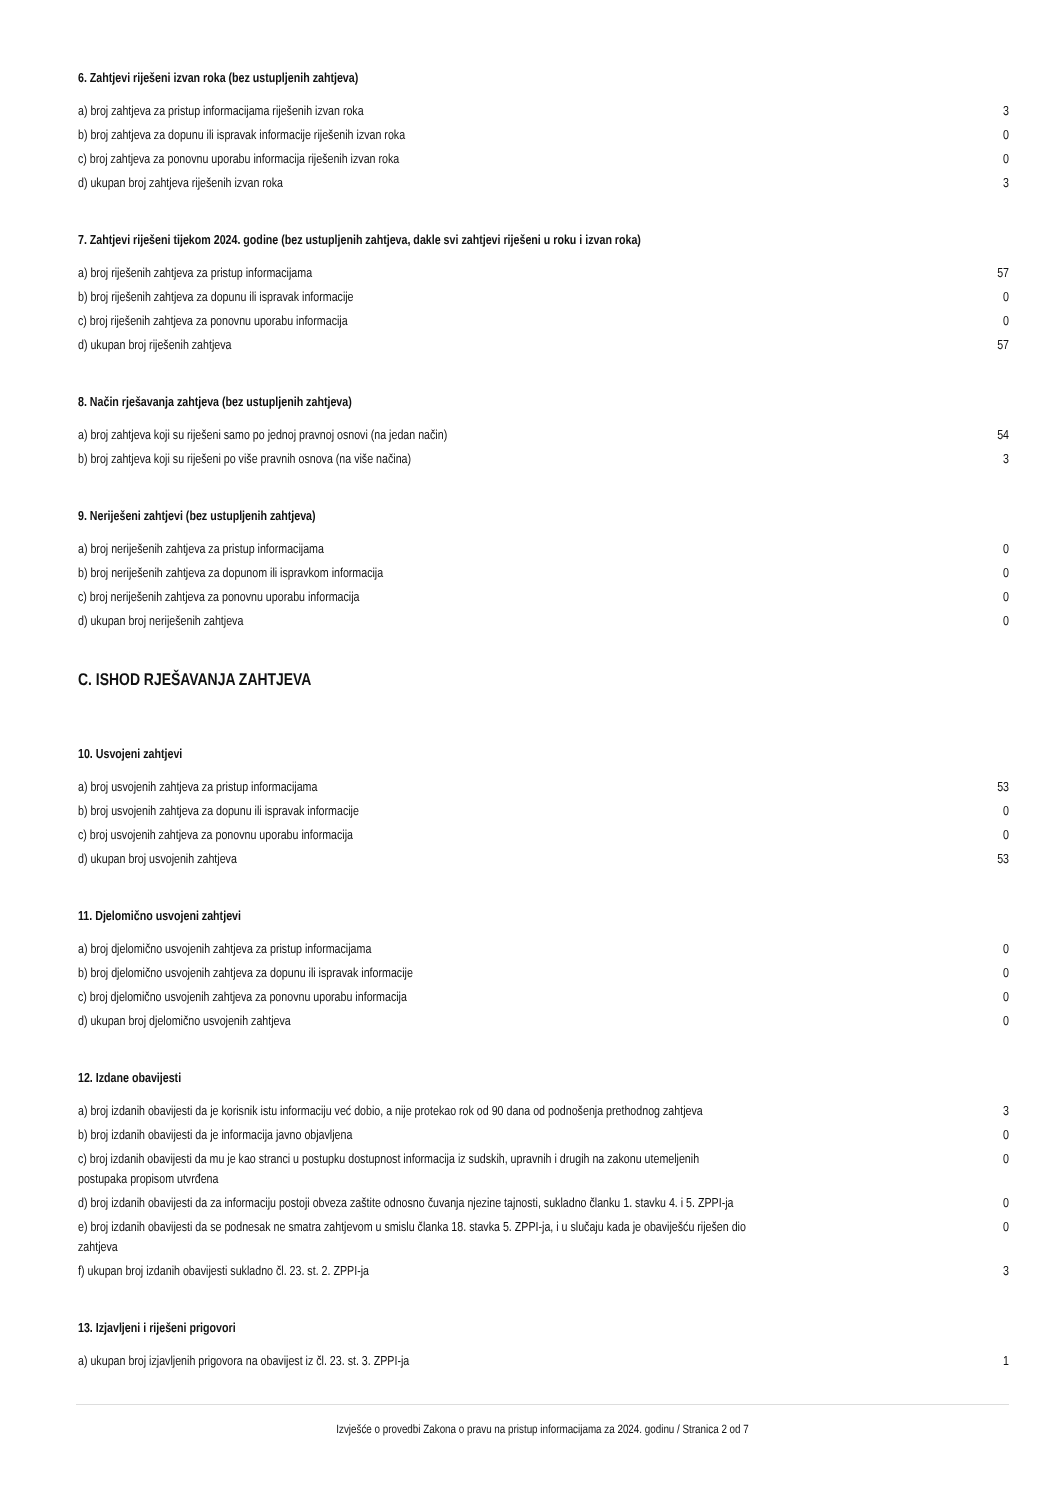6. Zahtjevi riješeni izvan roka (bez ustupljenih zahtjeva)
| a) broj zahtjeva za pristup informacijama riješenih izvan roka | 3 |
| b) broj zahtjeva za dopunu ili ispravak informacije riješenih izvan roka | 0 |
| c) broj zahtjeva za ponovnu uporabu informacija riješenih izvan roka | 0 |
| d) ukupan broj zahtjeva riješenih izvan roka | 3 |
7. Zahtjevi riješeni tijekom 2024. godine (bez ustupljenih zahtjeva, dakle svi zahtjevi riješeni u roku i izvan roka)
| a) broj riješenih zahtjeva za pristup informacijama | 57 |
| b) broj riješenih zahtjeva za dopunu ili ispravak informacije | 0 |
| c) broj riješenih zahtjeva za ponovnu uporabu informacija | 0 |
| d) ukupan broj riješenih zahtjeva | 57 |
8. Način rješavanja zahtjeva (bez ustupljenih zahtjeva)
| a) broj zahtjeva koji su riješeni samo po jednoj pravnoj osnovi (na jedan način) | 54 |
| b) broj zahtjeva koji su riješeni po više pravnih osnova (na više načina) | 3 |
9. Neriješeni zahtjevi (bez ustupljenih zahtjeva)
| a) broj neriješenih zahtjeva za pristup informacijama | 0 |
| b) broj neriješenih zahtjeva za dopunom ili ispravkom informacija | 0 |
| c) broj neriješenih zahtjeva za ponovnu uporabu informacija | 0 |
| d) ukupan broj neriješenih zahtjeva | 0 |
C. ISHOD RJEŠAVANJA ZAHTJEVA
10. Usvojeni zahtjevi
| a) broj usvojenih zahtjeva za pristup informacijama | 53 |
| b) broj usvojenih zahtjeva za dopunu ili ispravak informacije | 0 |
| c) broj usvojenih zahtjeva za ponovnu uporabu informacija | 0 |
| d) ukupan broj usvojenih zahtjeva | 53 |
11. Djelomično usvojeni zahtjevi
| a) broj djelomično usvojenih zahtjeva za pristup informacijama | 0 |
| b) broj djelomično usvojenih zahtjeva za dopunu ili ispravak informacije | 0 |
| c) broj djelomično usvojenih zahtjeva za ponovnu uporabu informacija | 0 |
| d) ukupan broj djelomično usvojenih zahtjeva | 0 |
12. Izdane obavijesti
| a) broj izdanih obavijesti da je korisnik istu informaciju već dobio, a nije protekao rok od 90 dana od podnošenja prethodnog zahtjeva | 3 |
| b) broj izdanih obavijesti da je informacija javno objavljena | 0 |
| c) broj izdanih obavijesti da mu je kao stranci u postupku dostupnost informacija iz sudskih, upravnih i drugih na zakonu utemeljenih postupaka propisom utvrđena | 0 |
| d) broj izdanih obavijesti da za informaciju postoji obveza zaštite odnosno čuvanja njezine tajnosti, sukladno članku 1. stavku 4. i 5. ZPPI-ja | 0 |
| e) broj izdanih obavijesti da se podnesak ne smatra zahtjevom u smislu članka 18. stavka 5. ZPPI-ja, i u slučaju kada je obaviješću riješen dio zahtjeva | 0 |
| f) ukupan broj izdanih obavijesti sukladno čl. 23. st. 2. ZPPI-ja | 3 |
13. Izjavljeni i riješeni prigovori
| a) ukupan broj izjavljenih prigovora na obavijest iz čl. 23. st. 3. ZPPI-ja | 1 |
Izvješće o provedbi Zakona o pravu na pristup informacijama za 2024. godinu / Stranica 2 od 7